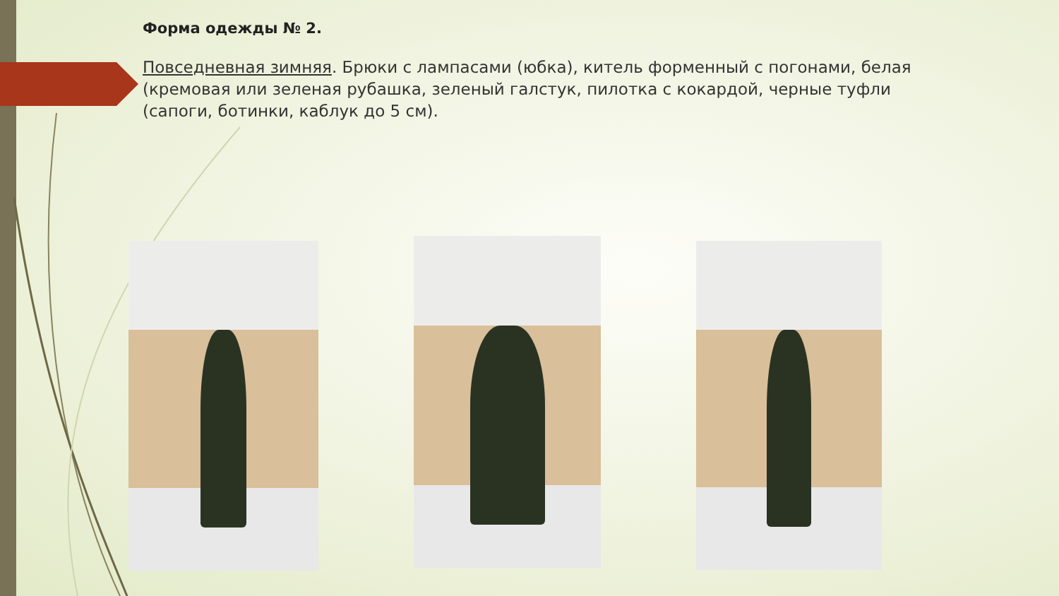Форма одежды № 2.
Повседневная зимняя. Брюки с лампасами (юбка), китель форменный с погонами, белая (кремовая или зеленая рубашка, зеленый галстук, пилотка с кокардой, черные туфли (сапоги, ботинки, каблук до 5 см).